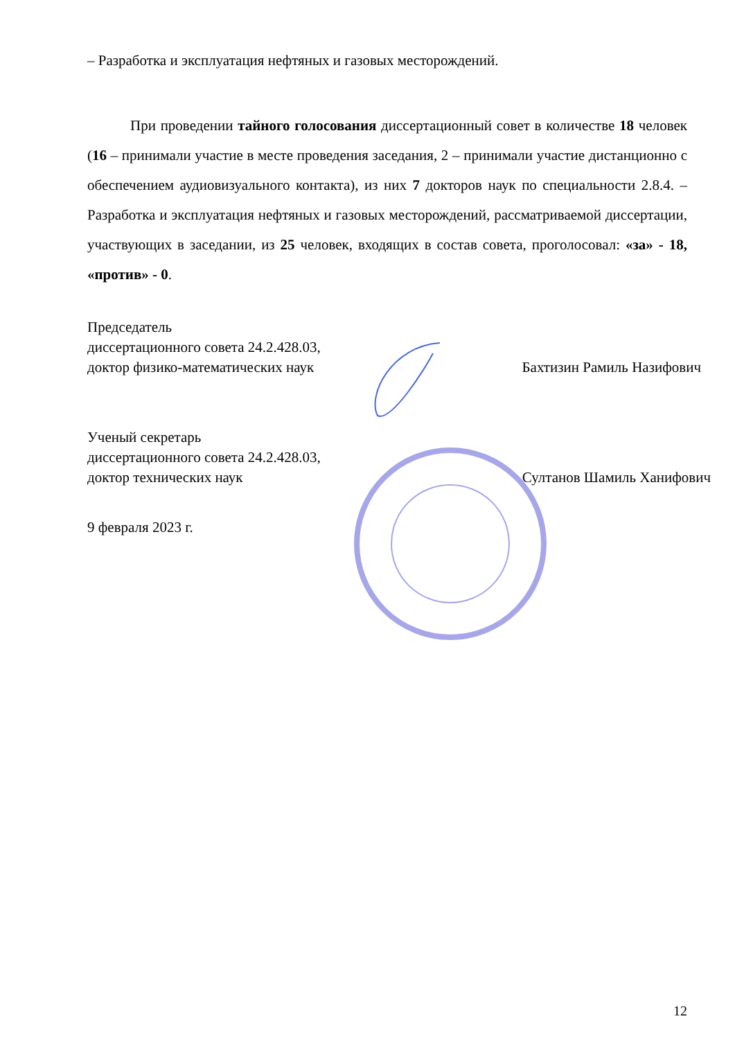– Разработка и эксплуатация нефтяных и газовых месторождений.
При проведении тайного голосования диссертационный совет в количестве 18 человек (16 – принимали участие в месте проведения заседания, 2 – принимали участие дистанционно с обеспечением аудиовизуального контакта), из них 7 докторов наук по специальности 2.8.4. – Разработка и эксплуатация нефтяных и газовых месторождений, рассматриваемой диссертации, участвующих в заседании, из 25 человек, входящих в состав совета, проголосовал: «за» - 18, «против» - 0.
Председатель
диссертационного совета 24.2.428.03,
доктор физико-математических наук
Бахтизин Рамиль Назифович
Ученый секретарь
диссертационного совета 24.2.428.03,
доктор технических наук
Султанов Шамиль Ханифович
9 февраля 2023 г.
12